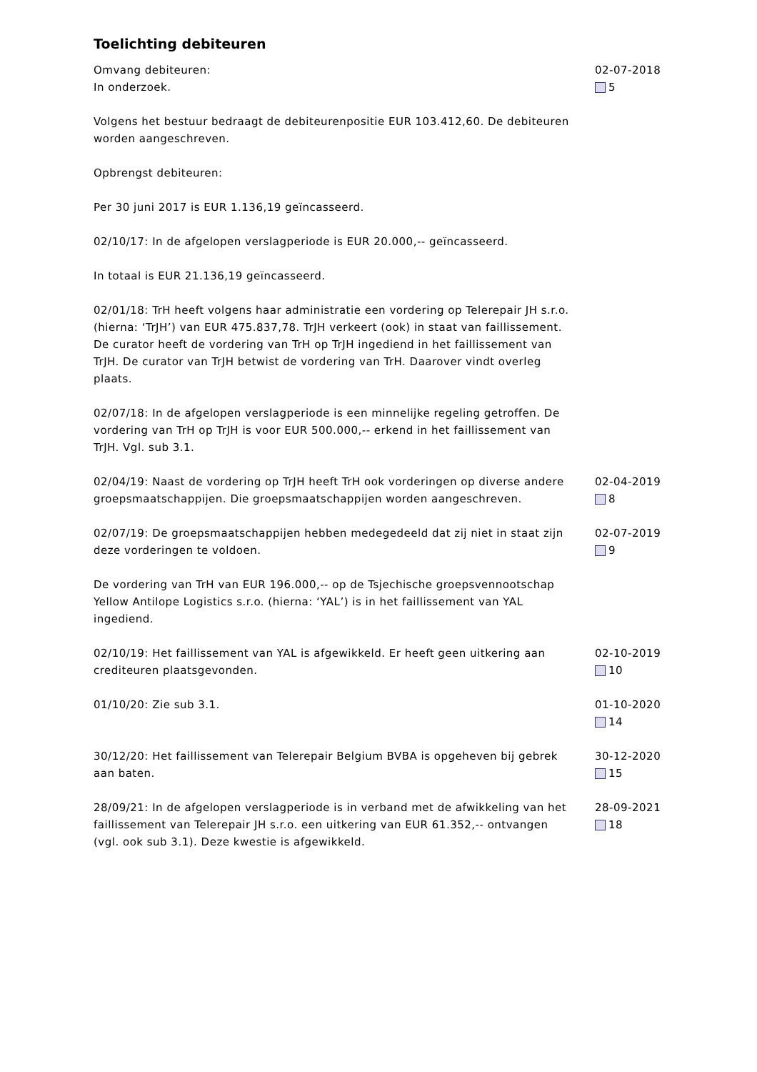Toelichting debiteuren
Omvang debiteuren:
In onderzoek.
Volgens het bestuur bedraagt de debiteurenpositie EUR 103.412,60. De debiteuren worden aangeschreven.
Opbrengst debiteuren:
Per 30 juni 2017 is EUR 1.136,19 geïncasseerd.
02/10/17: In de afgelopen verslagperiode is EUR 20.000,-- geïncasseerd.
In totaal is EUR 21.136,19 geïncasseerd.
02/01/18: TrH heeft volgens haar administratie een vordering op Telerepair JH s.r.o. (hierna: ‘TrJH’) van EUR 475.837,78. TrJH verkeert (ook) in staat van faillissement. De curator heeft de vordering van TrH op TrJH ingediend in het faillissement van TrJH. De curator van TrJH betwist de vordering van TrH. Daarover vindt overleg plaats.
02/07/18: In de afgelopen verslagperiode is een minnelijke regeling getroffen. De vordering van TrH op TrJH is voor EUR 500.000,-- erkend in het faillissement van TrJH. Vgl. sub 3.1.
02-07-2018
5
02/04/19: Naast de vordering op TrJH heeft TrH ook vorderingen op diverse andere groepsmaatschappijen. Die groepsmaatschappijen worden aangeschreven.
02-04-2019
8
02/07/19: De groepsmaatschappijen hebben medegedeeld dat zij niet in staat zijn deze vorderingen te voldoen.
De vordering van TrH van EUR 196.000,-- op de Tsjechische groepsvennootschap Yellow Antilope Logistics s.r.o. (hierna: ‘YAL’) is in het faillissement van YAL ingediend.
02-07-2019
9
02/10/19: Het faillissement van YAL is afgewikkeld. Er heeft geen uitkering aan crediteuren plaatsgevonden.
02-10-2019
10
01/10/20: Zie sub 3.1. 01-10-2020
14
30/12/20: Het faillissement van Telerepair Belgium BVBA is opgeheven bij gebrek aan baten.
30-12-2020
15
28/09/21: In de afgelopen verslagperiode is in verband met de afwikkeling van het faillissement van Telerepair JH s.r.o. een uitkering van EUR 61.352,-- ontvangen (vgl. ook sub 3.1). Deze kwestie is afgewikkeld.
28-09-2021
18